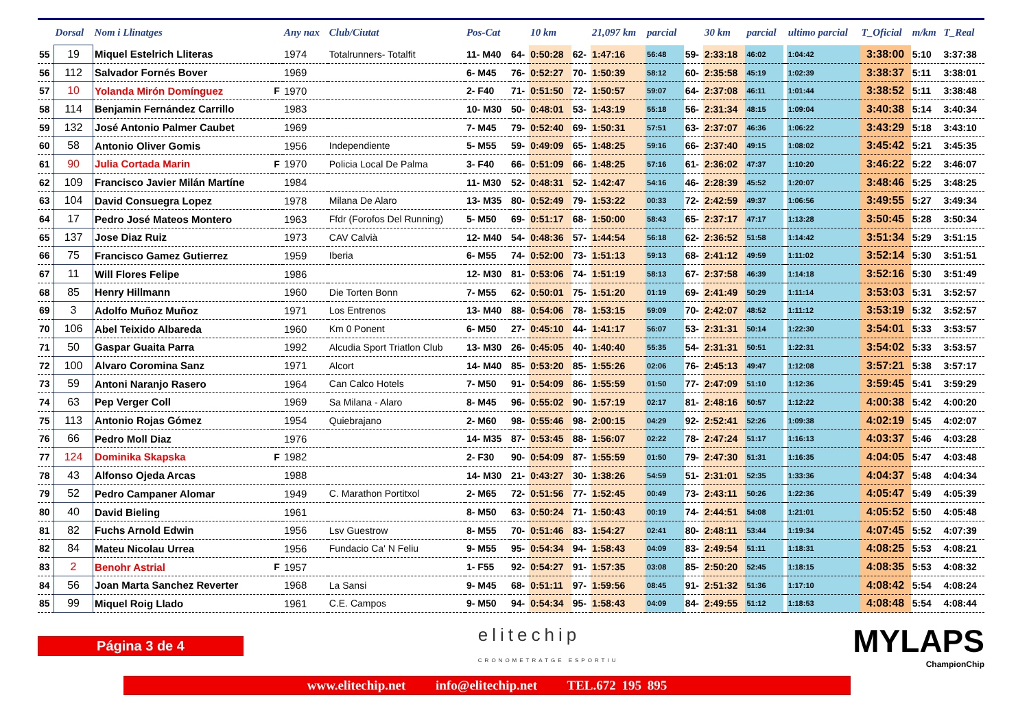| | Dorsal | Nom i Llinatges | | Any nax | Club/Ciutat | Pos-Cat | | 10 km | | 21,097 km | parcial | | 30 km | parcial | | ultimo parcial | T_Oficial | m/km | T_Real |
| --- | --- | --- | --- | --- | --- | --- | --- | --- | --- | --- | --- | --- | --- | --- | --- | --- | --- | --- | --- |
| 55 | 19 | Miquel Estelrich Lliteras | | 1974 | Totalrunners- Totalfit | 11- M40 | 64- | 0:50:28 | 62- | 1:47:16 | 56:48 | 59- | 2:33:18 | 46:02 | | 1:04:42 | 3:38:00 | 5:10 | 3:37:38 |
| 56 | 112 | Salvador Fornés Bover | | 1969 | | 6- M45 | 76- | 0:52:27 | 70- | 1:50:39 | 58:12 | 60- | 2:35:58 | 45:19 | | 1:02:39 | 3:38:37 | 5:11 | 3:38:01 |
| 57 | 10 | Yolanda Mirón Domínguez | F | 1970 | | 2- F40 | 71- | 0:51:50 | 72- | 1:50:57 | 59:07 | 64- | 2:37:08 | 46:11 | | 1:01:44 | 3:38:52 | 5:11 | 3:38:48 |
| 58 | 114 | Benjamin Fernández Carrillo | | 1983 | | 10- M30 | 50- | 0:48:01 | 53- | 1:43:19 | 55:18 | 56- | 2:31:34 | 48:15 | | 1:09:04 | 3:40:38 | 5:14 | 3:40:34 |
| 59 | 132 | José Antonio Palmer Caubet | | 1969 | | 7- M45 | 79- | 0:52:40 | 69- | 1:50:31 | 57:51 | 63- | 2:37:07 | 46:36 | | 1:06:22 | 3:43:29 | 5:18 | 3:43:10 |
| 60 | 58 | Antonio Oliver Gomis | | 1956 | Independiente | 5- M55 | 59- | 0:49:09 | 65- | 1:48:25 | 59:16 | 66- | 2:37:40 | 49:15 | | 1:08:02 | 3:45:42 | 5:21 | 3:45:35 |
| 61 | 90 | Julia Cortada Marin | F | 1970 | Policia Local De Palma | 3- F40 | 66- | 0:51:09 | 66- | 1:48:25 | 57:16 | 61- | 2:36:02 | 47:37 | | 1:10:20 | 3:46:22 | 5:22 | 3:46:07 |
| 62 | 109 | Francisco Javier Milán Martíne | | 1984 | | 11- M30 | 52- | 0:48:31 | 52- | 1:42:47 | 54:16 | 46- | 2:28:39 | 45:52 | | 1:20:07 | 3:48:46 | 5:25 | 3:48:25 |
| 63 | 104 | David Consuegra Lopez | | 1978 | Milana De Alaro | 13- M35 | 80- | 0:52:49 | 79- | 1:53:22 | 00:33 | 72- | 2:42:59 | 49:37 | | 1:06:56 | 3:49:55 | 5:27 | 3:49:34 |
| 64 | 17 | Pedro José Mateos Montero | | 1963 | Ffdr (Forofos Del Running) | 5- M50 | 69- | 0:51:17 | 68- | 1:50:00 | 58:43 | 65- | 2:37:17 | 47:17 | | 1:13:28 | 3:50:45 | 5:28 | 3:50:34 |
| 65 | 137 | Jose Diaz Ruiz | | 1973 | CAV Calvià | 12- M40 | 54- | 0:48:36 | 57- | 1:44:54 | 56:18 | 62- | 2:36:52 | 51:58 | | 1:14:42 | 3:51:34 | 5:29 | 3:51:15 |
| 66 | 75 | Francisco Gamez Gutierrez | | 1959 | Iberia | 6- M55 | 74- | 0:52:00 | 73- | 1:51:13 | 59:13 | 68- | 2:41:12 | 49:59 | | 1:11:02 | 3:52:14 | 5:30 | 3:51:51 |
| 67 | 11 | Will Flores Felipe | | 1986 | | 12- M30 | 81- | 0:53:06 | 74- | 1:51:19 | 58:13 | 67- | 2:37:58 | 46:39 | | 1:14:18 | 3:52:16 | 5:30 | 3:51:49 |
| 68 | 85 | Henry Hillmann | | 1960 | Die Torten Bonn | 7- M55 | 62- | 0:50:01 | 75- | 1:51:20 | 01:19 | 69- | 2:41:49 | 50:29 | | 1:11:14 | 3:53:03 | 5:31 | 3:52:57 |
| 69 | 3 | Adolfo Muñoz Muñoz | | 1971 | Los Entrenos | 13- M40 | 88- | 0:54:06 | 78- | 1:53:15 | 59:09 | 70- | 2:42:07 | 48:52 | | 1:11:12 | 3:53:19 | 5:32 | 3:52:57 |
| 70 | 106 | Abel Teixido Albareda | | 1960 | Km 0 Ponent | 6- M50 | 27- | 0:45:10 | 44- | 1:41:17 | 56:07 | 53- | 2:31:31 | 50:14 | | 1:22:30 | 3:54:01 | 5:33 | 3:53:57 |
| 71 | 50 | Gaspar Guaita Parra | | 1992 | Alcudia Sport Triatlon Club | 13- M30 | 26- | 0:45:05 | 40- | 1:40:40 | 55:35 | 54- | 2:31:31 | 50:51 | | 1:22:31 | 3:54:02 | 5:33 | 3:53:57 |
| 72 | 100 | Alvaro Coromina Sanz | | 1971 | Alcort | 14- M40 | 85- | 0:53:20 | 85- | 1:55:26 | 02:06 | 76- | 2:45:13 | 49:47 | | 1:12:08 | 3:57:21 | 5:38 | 3:57:17 |
| 73 | 59 | Antoni Naranjo Rasero | | 1964 | Can Calco Hotels | 7- M50 | 91- | 0:54:09 | 86- | 1:55:59 | 01:50 | 77- | 2:47:09 | 51:10 | | 1:12:36 | 3:59:45 | 5:41 | 3:59:29 |
| 74 | 63 | Pep Verger Coll | | 1969 | Sa Milana - Alaro | 8- M45 | 96- | 0:55:02 | 90- | 1:57:19 | 02:17 | 81- | 2:48:16 | 50:57 | | 1:12:22 | 4:00:38 | 5:42 | 4:00:20 |
| 75 | 113 | Antonio Rojas Gómez | | 1954 | Quiebrajano | 2- M60 | 98- | 0:55:46 | 98- | 2:00:15 | 04:29 | 92- | 2:52:41 | 52:26 | | 1:09:38 | 4:02:19 | 5:45 | 4:02:07 |
| 76 | 66 | Pedro Moll Diaz | | 1976 | | 14- M35 | 87- | 0:53:45 | 88- | 1:56:07 | 02:22 | 78- | 2:47:24 | 51:17 | | 1:16:13 | 4:03:37 | 5:46 | 4:03:28 |
| 77 | 124 | Dominika Skapska | F | 1982 | | 2- F30 | 90- | 0:54:09 | 87- | 1:55:59 | 01:50 | 79- | 2:47:30 | 51:31 | | 1:16:35 | 4:04:05 | 5:47 | 4:03:48 |
| 78 | 43 | Alfonso Ojeda Arcas | | 1988 | | 14- M30 | 21- | 0:43:27 | 30- | 1:38:26 | 54:59 | 51- | 2:31:01 | 52:35 | | 1:33:36 | 4:04:37 | 5:48 | 4:04:34 |
| 79 | 52 | Pedro Campaner Alomar | | 1949 | C. Marathon Portitxol | 2- M65 | 72- | 0:51:56 | 77- | 1:52:45 | 00:49 | 73- | 2:43:11 | 50:26 | | 1:22:36 | 4:05:47 | 5:49 | 4:05:39 |
| 80 | 40 | David Bieling | | 1961 | | 8- M50 | 63- | 0:50:24 | 71- | 1:50:43 | 00:19 | 74- | 2:44:51 | 54:08 | | 1:21:01 | 4:05:52 | 5:50 | 4:05:48 |
| 81 | 82 | Fuchs Arnold Edwin | | 1956 | Lsv Guestrow | 8- M55 | 70- | 0:51:46 | 83- | 1:54:27 | 02:41 | 80- | 2:48:11 | 53:44 | | 1:19:34 | 4:07:45 | 5:52 | 4:07:39 |
| 82 | 84 | Mateu Nicolau Urrea | | 1956 | Fundacio Ca' N Feliu | 9- M55 | 95- | 0:54:34 | 94- | 1:58:43 | 04:09 | 83- | 2:49:54 | 51:11 | | 1:18:31 | 4:08:25 | 5:53 | 4:08:21 |
| 83 | 2 | Benohr Astrial | F | 1957 | | 1- F55 | 92- | 0:54:27 | 91- | 1:57:35 | 03:08 | 85- | 2:50:20 | 52:45 | | 1:18:15 | 4:08:35 | 5:53 | 4:08:32 |
| 84 | 56 | Joan Marta Sanchez Reverter | | 1968 | La Sansi | 9- M45 | 68- | 0:51:11 | 97- | 1:59:56 | 08:45 | 91- | 2:51:32 | 51:36 | | 1:17:10 | 4:08:42 | 5:54 | 4:08:24 |
| 85 | 99 | Miquel Roig Llado | | 1961 | C.E. Campos | 9- M50 | 94- | 0:54:34 | 95- | 1:58:43 | 04:09 | 84- | 2:49:55 | 51:12 | | 1:18:53 | 4:08:48 | 5:54 | 4:08:44 |
Página 3 de 4
elitechip
CRONOMETRATGE ESPORTIU
MYLAPS
ChampionChip
www.elitechip.net info@elitechip.net TEL.672 195 895